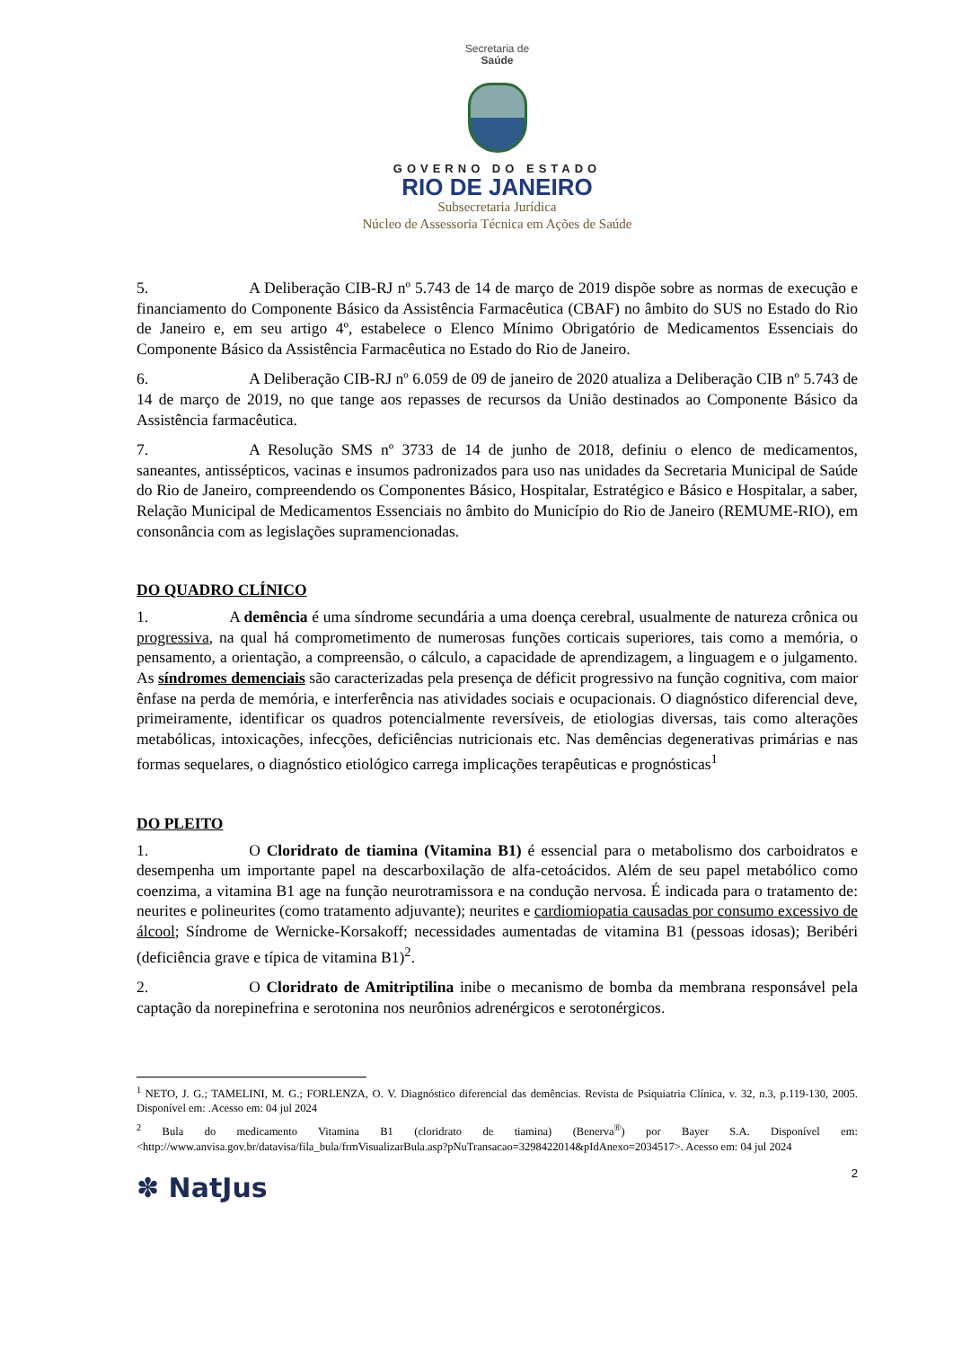Secretaria de
Saúde
GOVERNO DO ESTADO
RIO DE JANEIRO
Subsecretaria Jurídica
Núcleo de Assessoria Técnica em Ações de Saúde
5. A Deliberação CIB-RJ nº 5.743 de 14 de março de 2019 dispõe sobre as normas de execução e financiamento do Componente Básico da Assistência Farmacêutica (CBAF) no âmbito do SUS no Estado do Rio de Janeiro e, em seu artigo 4º, estabelece o Elenco Mínimo Obrigatório de Medicamentos Essenciais do Componente Básico da Assistência Farmacêutica no Estado do Rio de Janeiro.
6. A Deliberação CIB-RJ nº 6.059 de 09 de janeiro de 2020 atualiza a Deliberação CIB nº 5.743 de 14 de março de 2019, no que tange aos repasses de recursos da União destinados ao Componente Básico da Assistência farmacêutica.
7. A Resolução SMS nº 3733 de 14 de junho de 2018, definiu o elenco de medicamentos, saneantes, antissépticos, vacinas e insumos padronizados para uso nas unidades da Secretaria Municipal de Saúde do Rio de Janeiro, compreendendo os Componentes Básico, Hospitalar, Estratégico e Básico e Hospitalar, a saber, Relação Municipal de Medicamentos Essenciais no âmbito do Município do Rio de Janeiro (REMUME-RIO), em consonância com as legislações supramencionadas.
DO QUADRO CLÍNICO
1. A demência é uma síndrome secundária a uma doença cerebral, usualmente de natureza crônica ou progressiva, na qual há comprometimento de numerosas funções corticais superiores, tais como a memória, o pensamento, a orientação, a compreensão, o cálculo, a capacidade de aprendizagem, a linguagem e o julgamento. As síndromes demenciais são caracterizadas pela presença de déficit progressivo na função cognitiva, com maior ênfase na perda de memória, e interferência nas atividades sociais e ocupacionais. O diagnóstico diferencial deve, primeiramente, identificar os quadros potencialmente reversíveis, de etiologias diversas, tais como alterações metabólicas, intoxicações, infecções, deficiências nutricionais etc. Nas demências degenerativas primárias e nas formas sequelares, o diagnóstico etiológico carrega implicações terapêuticas e prognósticas<sup>1</sup>
DO PLEITO
1. O Cloridrato de tiamina (Vitamina B1) é essencial para o metabolismo dos carboidratos e desempenha um importante papel na descarboxilação de alfa-cetoácidos. Além de seu papel metabólico como coenzima, a vitamina B1 age na função neurotramissora e na condução nervosa. É indicada para o tratamento de: neurites e polineurites (como tratamento adjuvante); neurites e cardiomiopatia causadas por consumo excessivo de álcool; Síndrome de Wernicke-Korsakoff; necessidades aumentadas de vitamina B1 (pessoas idosas); Beribéri (deficiência grave e típica de vitamina B1)<sup>2</sup>.
2. O Cloridrato de Amitriptilina inibe o mecanismo de bomba da membrana responsável pela captação da norepinefrina e serotonina nos neurônios adrenérgicos e serotonérgicos.
<sup>1</sup> NETO, J. G.; TAMELINI, M. G.; FORLENZA, O. V. Diagnóstico diferencial das demências. Revista de Psiquiatria Clínica, v. 32, n.3, p.119-130, 2005. Disponível em: .Acesso em: 04 jul 2024
<sup>2</sup> Bula do medicamento Vitamina B1 (cloridrato de tiamina) (Benerva<sup>®</sup>) por Bayer S.A. Disponível em: <http://www.anvisa.gov.br/datavisa/fila_bula/frmVisualizarBula.asp?pNuTransacao=3298422014&pIdAnexo=2034517>. Acesso em: 04 jul 2024
✽ NatJus
2